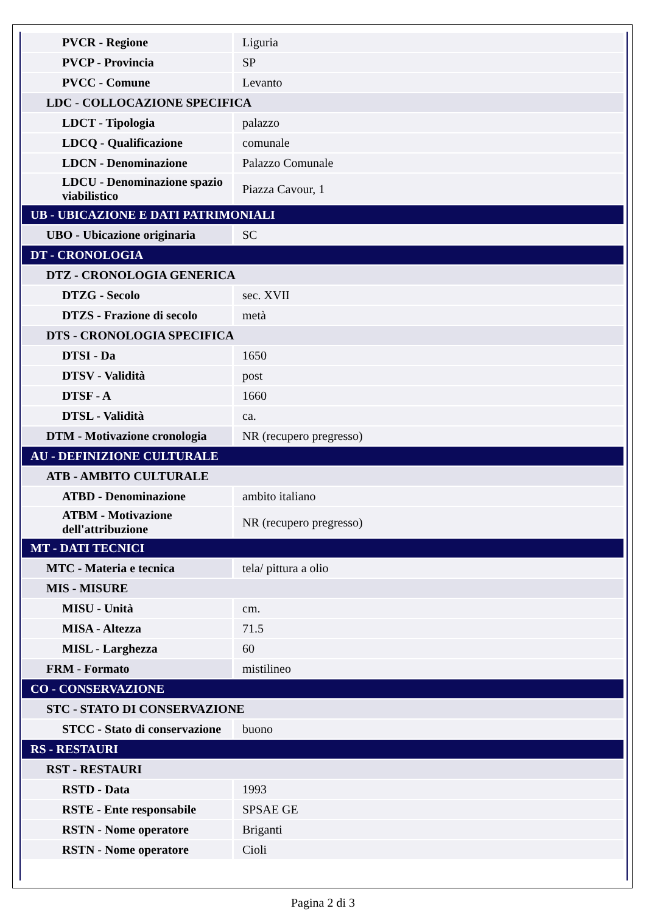| PVCR - Regione | Liguria |
| PVCP - Provincia | SP |
| PVCC - Comune | Levanto |
| LDC - COLLOCAZIONE SPECIFICA | |
| LDCT - Tipologia | palazzo |
| LDCQ - Qualificazione | comunale |
| LDCN - Denominazione | Palazzo Comunale |
| LDCU - Denominazione spazio viabilistico | Piazza Cavour, 1 |
| UB - UBICAZIONE E DATI PATRIMONIALI | |
| UBO - Ubicazione originaria | SC |
| DT - CRONOLOGIA | |
| DTZ - CRONOLOGIA GENERICA | |
| DTZG - Secolo | sec. XVII |
| DTZS - Frazione di secolo | metà |
| DTS - CRONOLOGIA SPECIFICA | |
| DTSI - Da | 1650 |
| DTSV - Validità | post |
| DTSF - A | 1660 |
| DTSL - Validità | ca. |
| DTM - Motivazione cronologia | NR (recupero pregresso) |
| AU - DEFINIZIONE CULTURALE | |
| ATB - AMBITO CULTURALE | |
| ATBD - Denominazione | ambito italiano |
| ATBM - Motivazione dell'attribuzione | NR (recupero pregresso) |
| MT - DATI TECNICI | |
| MTC - Materia e tecnica | tela/ pittura a olio |
| MIS - MISURE | |
| MISU - Unità | cm. |
| MISA - Altezza | 71.5 |
| MISL - Larghezza | 60 |
| FRM - Formato | mistilineo |
| CO - CONSERVAZIONE | |
| STC - STATO DI CONSERVAZIONE | |
| STCC - Stato di conservazione | buono |
| RS - RESTAURI | |
| RST - RESTAURI | |
| RSTD - Data | 1993 |
| RSTE - Ente responsabile | SPSAE GE |
| RSTN - Nome operatore | Briganti |
| RSTN - Nome operatore | Cioli |
Pagina 2 di 3